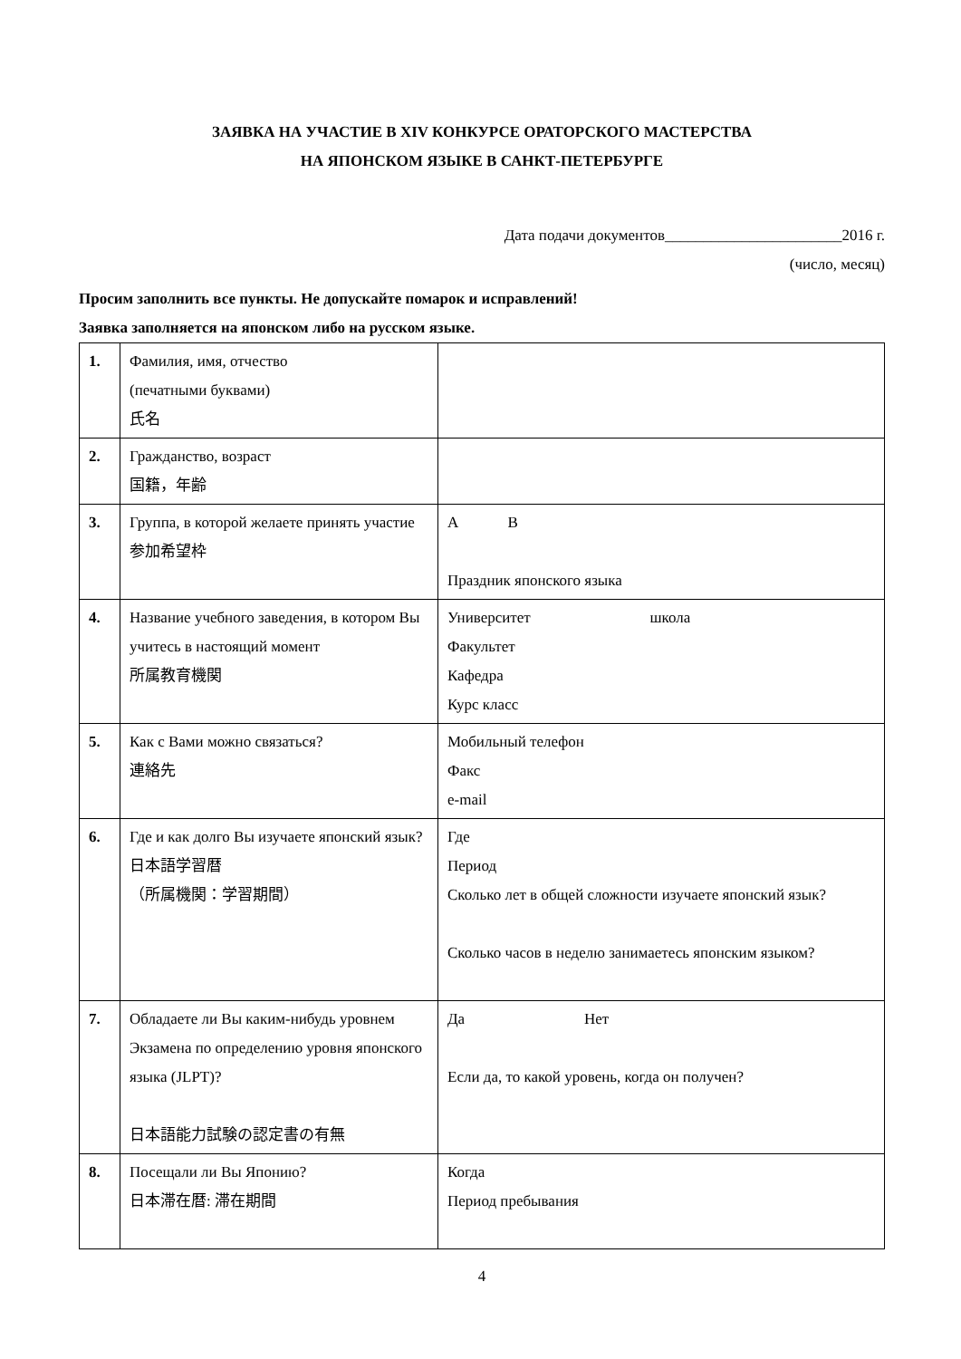ЗАЯВКА НА УЧАСТИЕ В XIV КОНКУРСЕ ОРАТОРСКОГО МАСТЕРСТВА
НА ЯПОНСКОМ ЯЗЫКЕ В САНКТ-ПЕТЕРБУРГЕ
Дата подачи документов_______________________2016 г.
(число, месяц)
Просим заполнить все пункты. Не допускайте помарок и исправлений!
Заявка заполняется на японском либо на русском языке.
| 1. | Фамилия, имя, отчество (печатными буквами) 氏名 | |
| 2. | Гражданство, возраст 国籍，年齢 | |
| 3. | Группа, в которой желаете принять участие 参加希望枠 | A B Праздник японского языка |
| 4. | Название учебного заведения, в котором Вы учитесь в настоящий момент 所属教育機関 | Университет школа Факультет Кафедра Курс класс |
| 5. | Как с Вами можно связаться? 連絡先 | Мобильный телефон Факс e-mail |
| 6. | Где и как долго Вы изучаете японский язык? 日本語学習暦 （所属機関：学習期間） | Где Период Сколько лет в общей сложности изучаете японский язык? Сколько часов в неделю занимаетесь японским языком? |
| 7. | Обладаете ли Вы каким-нибудь уровнем Экзамена по определению уровня японского языка (JLPT)? 日本語能力試験の認定書の有無 | Да Нет Если да, то какой уровень, когда он получен? |
| 8. | Посещали ли Вы Японию? 日本滞在暦: 滞在期間 | Когда Период пребывания |
4